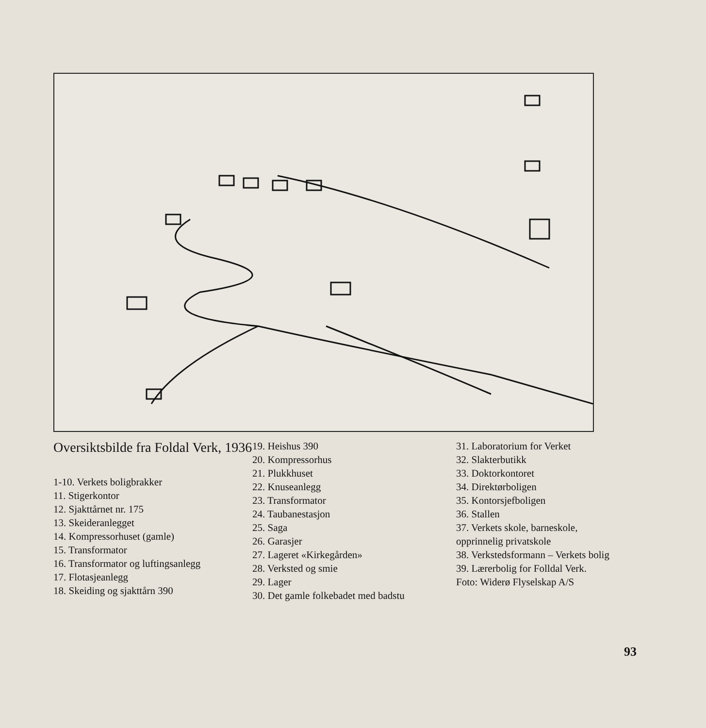Oversiktsbilde fra Foldal Verk, 1936
1-10. Verkets boligbrakker
11. Stigerkontor
12. Sjakttårnet nr. 175
13. Skeideranlegget
14. Kompressorhuset (gamle)
15. Transformator
16. Transformator og luftingsanlegg
17. Flotasjeanlegg
18. Skeiding og sjakttårn 390
19. Heishus 390
20. Kompressorhus
21. Plukkhuset
22. Knuseanlegg
23. Transformator
24. Taubanestasjon
25. Saga
26. Garasjer
27. Lageret «Kirkegården»
28. Verksted og smie
29. Lager
30. Det gamle folkebadet med badstu
31. Laboratorium for Verket
32. Slakterbutikk
33. Doktorkontoret
34. Direktørboligen
35. Kontorsjefboligen
36. Stallen
37. Verkets skole, barneskole, opprinnelig privatskole
38. Verkstedsformann – Verkets bolig
39. Lærerbolig for Folldal Verk.
Foto: Widerø Flyselskap A/S
93